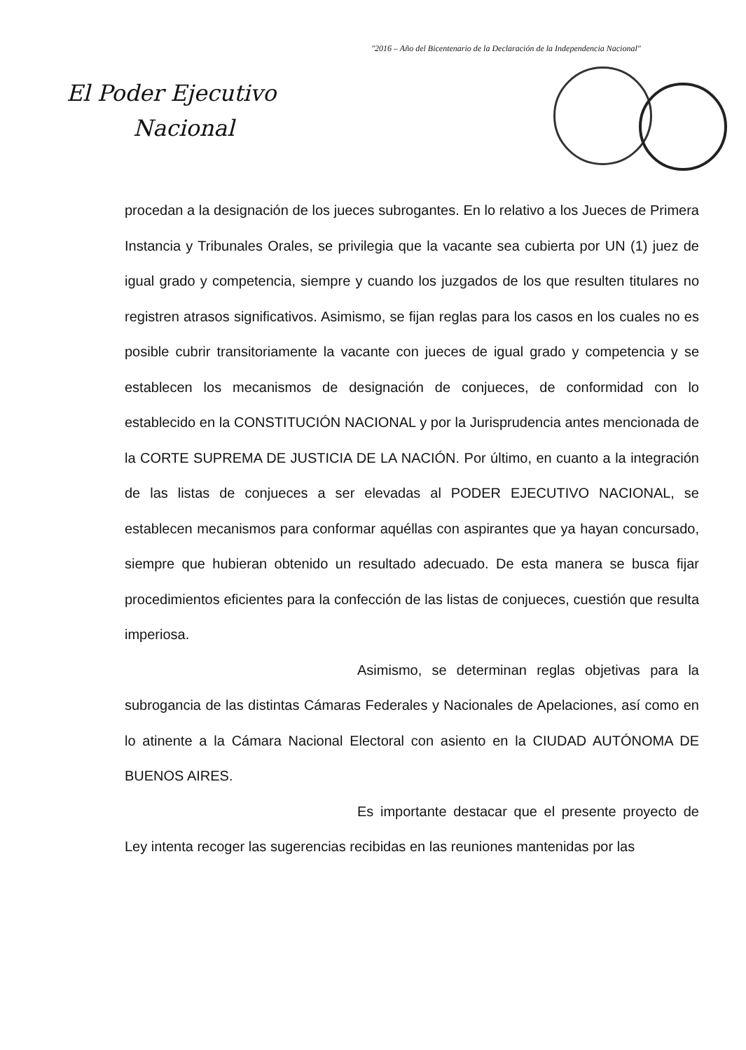"2016 – Año del Bicentenario de la Declaración de la Independencia Nacional"
El Poder Ejecutivo
Nacional
procedan a la designación de los jueces subrogantes. En lo relativo a los Jueces de Primera Instancia y Tribunales Orales, se privilegia que la vacante sea cubierta por UN (1) juez de igual grado y competencia, siempre y cuando los juzgados de los que resulten titulares no registren atrasos significativos. Asimismo, se fijan reglas para los casos en los cuales no es posible cubrir transitoriamente la vacante con jueces de igual grado y competencia y se establecen los mecanismos de designación de conjueces, de conformidad con lo establecido en la CONSTITUCIÓN NACIONAL y por la Jurisprudencia antes mencionada de la CORTE SUPREMA DE JUSTICIA DE LA NACIÓN. Por último, en cuanto a la integración de las listas de conjueces a ser elevadas al PODER EJECUTIVO NACIONAL, se establecen mecanismos para conformar aquéllas con aspirantes que ya hayan concursado, siempre que hubieran obtenido un resultado adecuado. De esta manera se busca fijar procedimientos eficientes para la confección de las listas de conjueces, cuestión que resulta imperiosa.
Asimismo, se determinan reglas objetivas para la subrogancia de las distintas Cámaras Federales y Nacionales de Apelaciones, así como en lo atinente a la Cámara Nacional Electoral con asiento en la CIUDAD AUTÓNOMA DE BUENOS AIRES.
Es importante destacar que el presente proyecto de Ley intenta recoger las sugerencias recibidas en las reuniones mantenidas por las